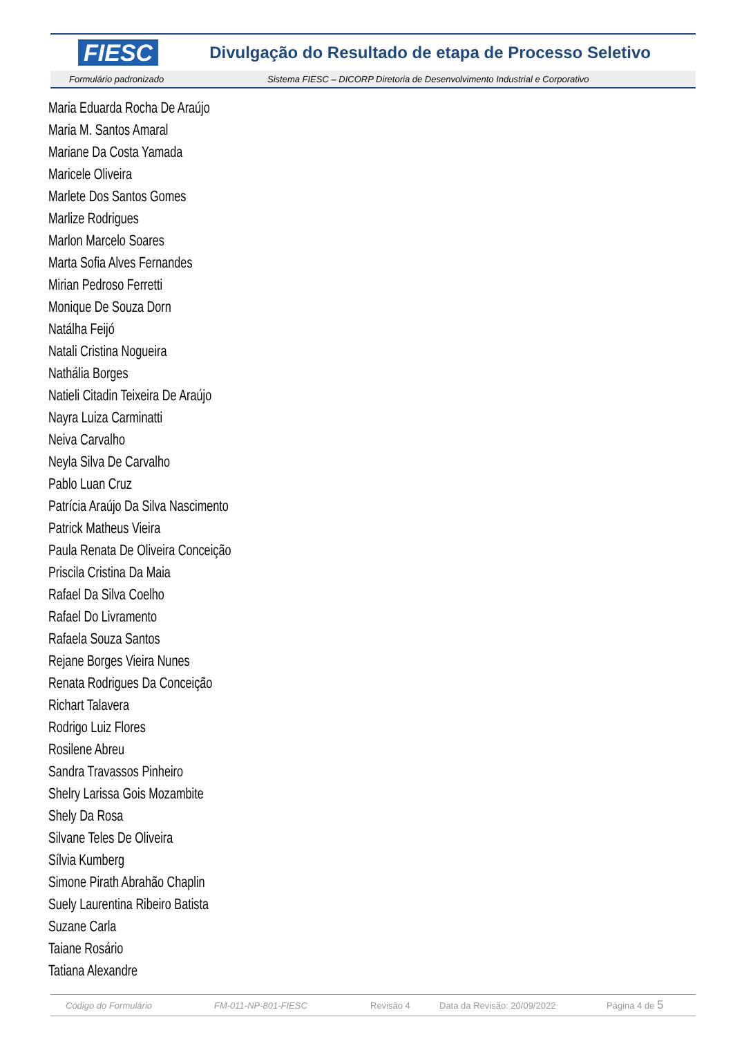FIESC Divulgação do Resultado de etapa de Processo Seletivo
Formulário padronizado Sistema FIESC – DICORP Diretoria de Desenvolvimento Industrial e Corporativo
Maria Eduarda Rocha De Araújo
Maria M. Santos Amaral
Mariane Da Costa Yamada
Maricele Oliveira
Marlete Dos Santos Gomes
Marlize Rodrigues
Marlon Marcelo Soares
Marta Sofia Alves Fernandes
Mirian Pedroso Ferretti
Monique De Souza Dorn
Natálha Feijó
Natali Cristina Nogueira
Nathália Borges
Natieli Citadin Teixeira De Araújo
Nayra Luiza Carminatti
Neiva Carvalho
Neyla Silva De Carvalho
Pablo Luan Cruz
Patrícia Araújo Da Silva Nascimento
Patrick Matheus Vieira
Paula Renata De Oliveira Conceição
Priscila Cristina Da Maia
Rafael Da Silva Coelho
Rafael Do Livramento
Rafaela Souza Santos
Rejane Borges Vieira Nunes
Renata Rodrigues Da Conceição
Richart Talavera
Rodrigo Luiz Flores
Rosilene Abreu
Sandra Travassos Pinheiro
Shelry Larissa Gois Mozambite
Shely Da Rosa
Silvane Teles De Oliveira
Sílvia Kumberg
Simone Pirath Abrahão Chaplin
Suely Laurentina Ribeiro Batista
Suzane Carla
Taiane Rosário
Tatiana Alexandre
Código do Formulário FM-011-NP-801-FIESC Revisão 4 Data da Revisão: 20/09/2022 Página 4 de 5